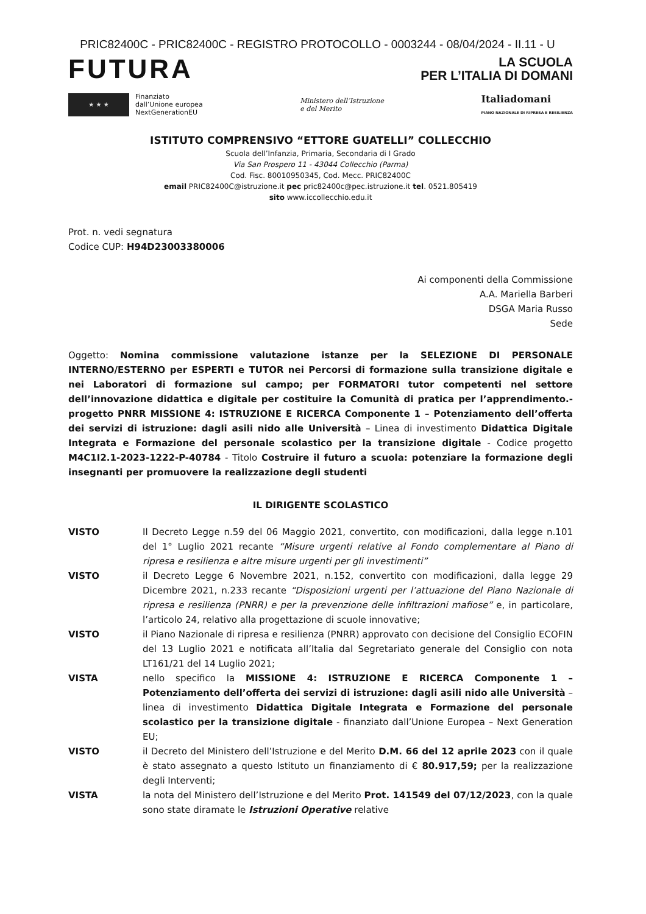PRIC82400C - PRIC82400C - REGISTRO PROTOCOLLO - 0003244 - 08/04/2024 - II.11 - U
FUTURA
LA SCUOLA
PER L’ITALIA DI DOMANI
★ ★ ★
Finanziato
dall’Unione europea
NextGenerationEU
Ministero dell’Istruzione
e del Merito
Italiadomani
PIANO NAZIONALE DI RIPRESA E RESILIENZA
ISTITUTO COMPRENSIVO “ETTORE GUATELLI” COLLECCHIO
Scuola dell’Infanzia, Primaria, Secondaria di I Grado
Via San Prospero 11 - 43044 Collecchio (Parma)
Cod. Fisc. 80010950345, Cod. Mecc. PRIC82400C
email PRIC82400C@istruzione.it pec pric82400c@pec.istruzione.it tel. 0521.805419
sito www.iccollecchio.edu.it
Prot. n. vedi segnatura
Codice CUP: H94D23003380006
Ai componenti della Commissione
A.A. Mariella Barberi
DSGA Maria Russo
Sede
Oggetto: Nomina commissione valutazione istanze per la SELEZIONE DI PERSONALE INTERNO/ESTERNO per ESPERTI e TUTOR nei Percorsi di formazione sulla transizione digitale e nei Laboratori di formazione sul campo; per FORMATORI tutor competenti nel settore dell’innovazione didattica e digitale per costituire la Comunità di pratica per l’apprendimento.- progetto PNRR MISSIONE 4: ISTRUZIONE E RICERCA Componente 1 – Potenziamento dell’offerta dei servizi di istruzione: dagli asili nido alle Università – Linea di investimento Didattica Digitale Integrata e Formazione del personale scolastico per la transizione digitale - Codice progetto M4C1I2.1-2023-1222-P-40784 - Titolo Costruire il futuro a scuola: potenziare la formazione degli insegnanti per promuovere la realizzazione degli studenti
IL DIRIGENTE SCOLASTICO
VISTO Il Decreto Legge n.59 del 06 Maggio 2021, convertito, con modificazioni, dalla legge n.101 del 1° Luglio 2021 recante “Misure urgenti relative al Fondo complementare al Piano di ripresa e resilienza e altre misure urgenti per gli investimenti”
VISTO il Decreto Legge 6 Novembre 2021, n.152, convertito con modificazioni, dalla legge 29 Dicembre 2021, n.233 recante “Disposizioni urgenti per l’attuazione del Piano Nazionale di ripresa e resilienza (PNRR) e per la prevenzione delle infiltrazioni mafiose” e, in particolare, l’articolo 24, relativo alla progettazione di scuole innovative;
VISTO il Piano Nazionale di ripresa e resilienza (PNRR) approvato con decisione del Consiglio ECOFIN del 13 Luglio 2021 e notificata all’Italia dal Segretariato generale del Consiglio con nota LT161/21 del 14 Luglio 2021;
VISTA nello specifico la MISSIONE 4: ISTRUZIONE E RICERCA Componente 1 – Potenziamento dell’offerta dei servizi di istruzione: dagli asili nido alle Università – linea di investimento Didattica Digitale Integrata e Formazione del personale scolastico per la transizione digitale - finanziato dall’Unione Europea – Next Generation EU;
VISTO il Decreto del Ministero dell’Istruzione e del Merito D.M. 66 del 12 aprile 2023 con il quale è stato assegnato a questo Istituto un finanziamento di € 80.917,59; per la realizzazione degli Interventi;
VISTA la nota del Ministero dell’Istruzione e del Merito Prot. 141549 del 07/12/2023, con la quale sono state diramate le Istruzioni Operative relative